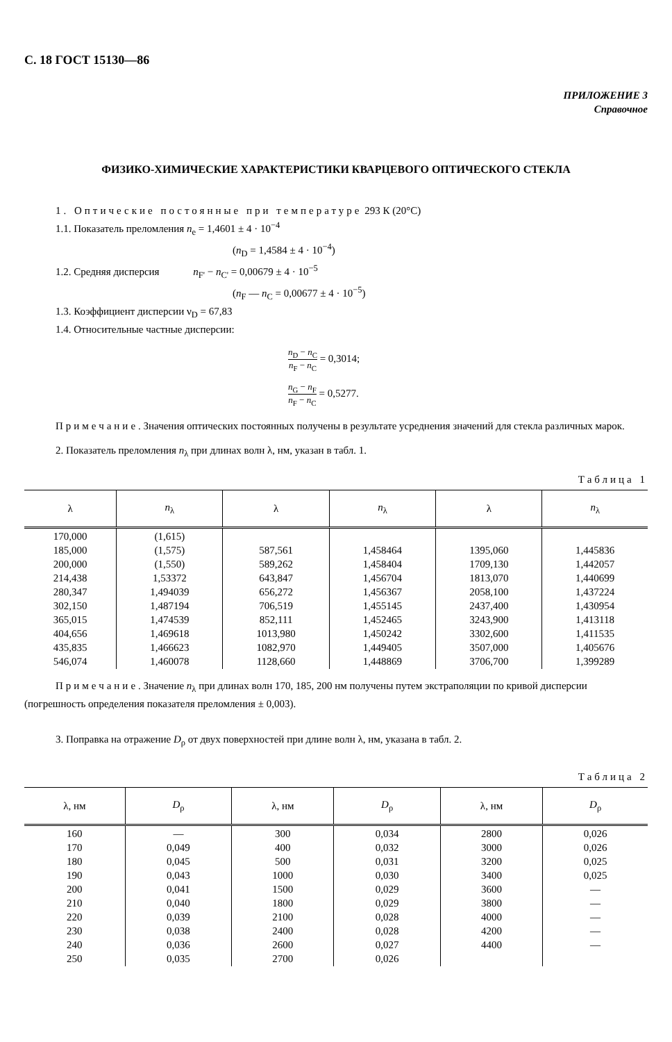С. 18 ГОСТ 15130—86
ПРИЛОЖЕНИЕ 3
Справочное
ФИЗИКО-ХИМИЧЕСКИЕ ХАРАКТЕРИСТИКИ КВАРЦЕВОГО ОПТИЧЕСКОГО СТЕКЛА
1. Оптические постоянные при температуре 293 К (20°С)
1.1. Показатель преломления n<sub>e</sub> = 1,4601 ± 4 · 10<sup>−4</sup>
(n<sub>D</sub> = 1,4584 ± 4 · 10<sup>−4</sup>)
1.2. Средняя дисперсия n<sub>F'</sub> − n<sub>C'</sub> = 0,00679 ± 4 · 10<sup>−5</sup>
(n<sub>F</sub> — n<sub>C</sub> = 0,00677 ± 4 · 10<sup>−5</sup>)
1.3. Коэффициент дисперсии ν<sub>D</sub> = 67,83
1.4. Относительные частные дисперсии:
n<sub>D</sub> − n<sub>C</sub> n<sub>F</sub> − n<sub>C</sub> = 0,3014;
n<sub>G</sub> − n<sub>F</sub> n<sub>F</sub> − n<sub>C</sub> = 0,5277.
Примечание. Значения оптических постоянных получены в результате усреднения значений для стекла различных марок.
2. Показатель преломления n<sub>λ</sub> при длинах волн λ, нм, указан в табл. 1.
Таблица 1
| λ | n<sub>λ</sub> | λ | n<sub>λ</sub> | λ | n<sub>λ</sub> |
| --- | --- | --- | --- | --- | --- |
| 170,000 185,000 200,000 214,438 280,347 302,150 365,015 404,656 435,835 546,074 | (1,615) (1,575) (1,550) 1,53372 1,494039 1,487194 1,474539 1,469618 1,466623 1,460078 | 587,561 589,262 643,847 656,272 706,519 852,111 1013,980 1082,970 1128,660 | 1,458464 1,458404 1,456704 1,456367 1,455145 1,452465 1,450242 1,449405 1,448869 | 1395,060 1709,130 1813,070 2058,100 2437,400 3243,900 3302,600 3507,000 3706,700 | 1,445836 1,442057 1,440699 1,437224 1,430954 1,413118 1,411535 1,405676 1,399289 |
Примечание. Значение n<sub>λ</sub> при длинах волн 170, 185, 200 нм получены путем экстраполяции по кривой дисперсии (погрешность определения показателя преломления ± 0,003).
3. Поправка на отражение D<sub>ρ</sub> от двух поверхностей при длине волн λ, нм, указана в табл. 2.
Таблица 2
| λ, нм | D<sub>ρ</sub> | λ, нм | D<sub>ρ</sub> | λ, нм | D<sub>ρ</sub> |
| --- | --- | --- | --- | --- | --- |
| 160 170 180 190 200 210 220 230 240 250 | — 0,049 0,045 0,043 0,041 0,040 0,039 0,038 0,036 0,035 | 300 400 500 1000 1500 1800 2100 2400 2600 2700 | 0,034 0,032 0,031 0,030 0,029 0,029 0,028 0,028 0,027 0,026 | 2800 3000 3200 3400 3600 3800 4000 4200 4400 | 0,026 0,026 0,025 0,025 — — — — — |